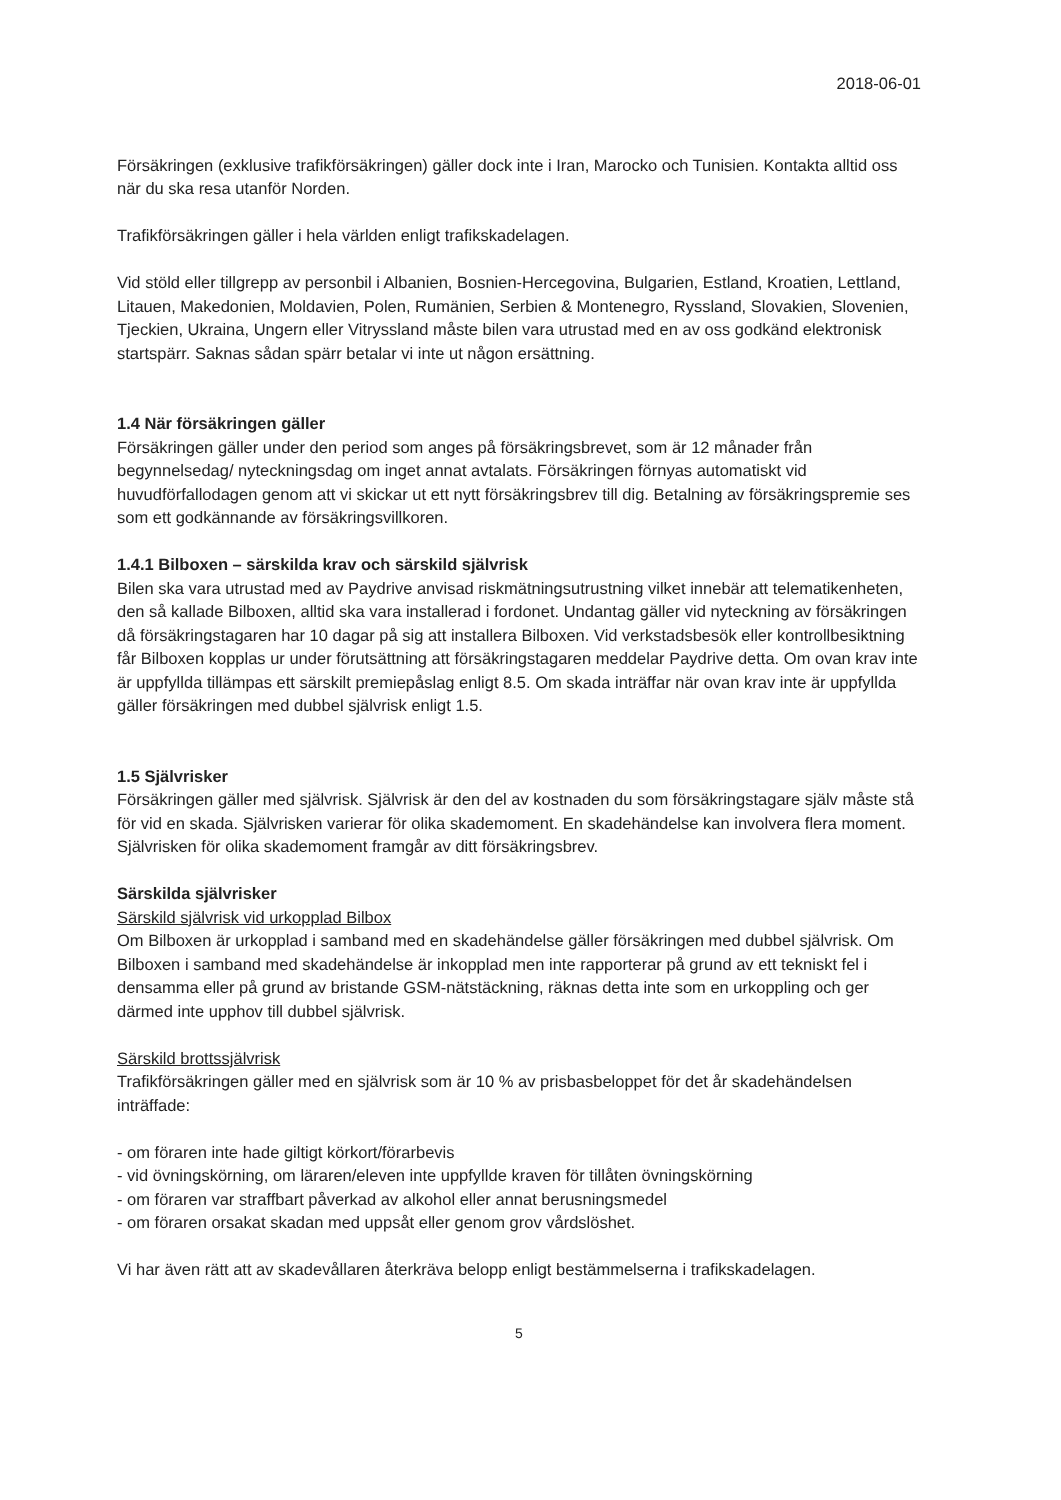2018-06-01
Försäkringen (exklusive trafikförsäkringen) gäller dock inte i Iran, Marocko och Tunisien. Kontakta alltid oss när du ska resa utanför Norden.
Trafikförsäkringen gäller i hela världen enligt trafikskadelagen.
Vid stöld eller tillgrepp av personbil i Albanien, Bosnien-Hercegovina, Bulgarien, Estland, Kroatien, Lettland, Litauen, Makedonien, Moldavien, Polen, Rumänien, Serbien & Montenegro, Ryssland, Slovakien, Slovenien, Tjeckien, Ukraina, Ungern eller Vitryssland måste bilen vara utrustad med en av oss godkänd elektronisk startspärr. Saknas sådan spärr betalar vi inte ut någon ersättning.
1.4 När försäkringen gäller
Försäkringen gäller under den period som anges på försäkringsbrevet, som är 12 månader från begynnelsedag/ nyteckningsdag om inget annat avtalats. Försäkringen förnyas automatiskt vid huvudförfallodagen genom att vi skickar ut ett nytt försäkringsbrev till dig. Betalning av försäkringspremie ses som ett godkännande av försäkringsvillkoren.
1.4.1 Bilboxen – särskilda krav och särskild självrisk
Bilen ska vara utrustad med av Paydrive anvisad riskmätningsutrustning vilket innebär att telematikenheten, den så kallade Bilboxen, alltid ska vara installerad i fordonet. Undantag gäller vid nyteckning av försäkringen då försäkringstagaren har 10 dagar på sig att installera Bilboxen. Vid verkstadsbesök eller kontrollbesiktning får Bilboxen kopplas ur under förutsättning att försäkringstagaren meddelar Paydrive detta. Om ovan krav inte är uppfyllda tillämpas ett särskilt premiepåslag enligt 8.5. Om skada inträffar när ovan krav inte är uppfyllda gäller försäkringen med dubbel självrisk enligt 1.5.
1.5 Självrisker
Försäkringen gäller med självrisk. Självrisk är den del av kostnaden du som försäkringstagare själv måste stå för vid en skada. Självrisken varierar för olika skademoment. En skadehändelse kan involvera flera moment. Självrisken för olika skademoment framgår av ditt försäkringsbrev.
Särskilda självrisker
Särskild självrisk vid urkopplad Bilbox
Om Bilboxen är urkopplad i samband med en skadehändelse gäller försäkringen med dubbel självrisk. Om Bilboxen i samband med skadehändelse är inkopplad men inte rapporterar på grund av ett tekniskt fel i densamma eller på grund av bristande GSM-nätstäckning, räknas detta inte som en urkoppling och ger därmed inte upphov till dubbel självrisk.
Särskild brottssjälvrisk
Trafikförsäkringen gäller med en självrisk som är 10 % av prisbasbeloppet för det år skadehändelsen inträffade:
- om föraren inte hade giltigt körkort/förarbevis
- vid övningskörning, om läraren/eleven inte uppfyllde kraven för tillåten övningskörning
- om föraren var straffbart påverkad av alkohol eller annat berusningsmedel
- om föraren orsakat skadan med uppsåt eller genom grov vårdslöshet.
Vi har även rätt att av skadevållaren återkräva belopp enligt bestämmelserna i trafikskadelagen.
5